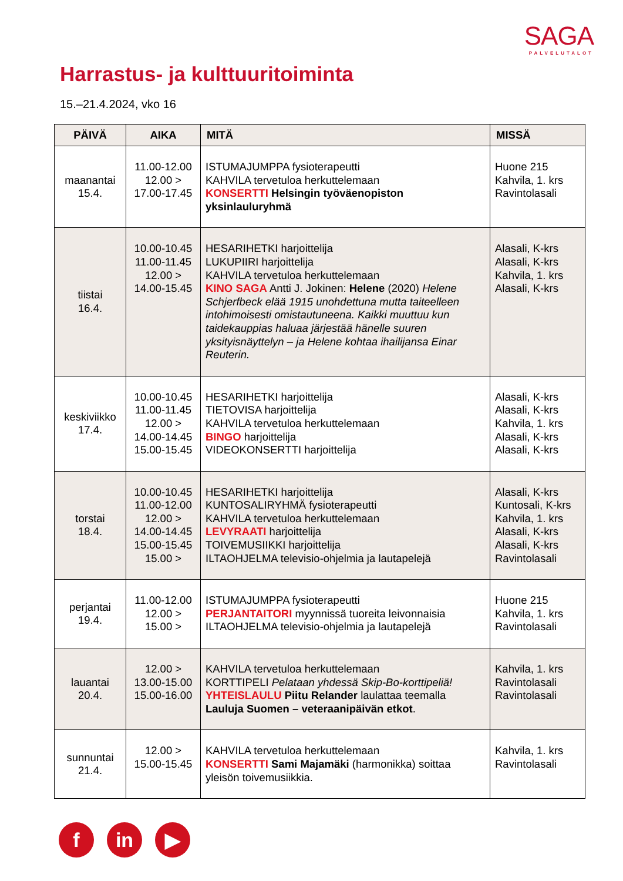SAGA
PALVELUTALOT
Harrastus- ja kulttuuritoiminta
15.–21.4.2024, vko 16
| PÄIVÄ | AIKA | MITÄ | MISSÄ |
| --- | --- | --- | --- |
| maanantai 15.4. | 11.00-12.00 12.00 > 17.00-17.45 | ISTUMAJUMPPA fysioterapeutti KAHVILA tervetuloa herkuttelemaan KONSERTTI Helsingin työväenopiston yksinlauluryhmä | Huone 215 Kahvila, 1. krs Ravintolasali |
| tiistai 16.4. | 10.00-10.45 11.00-11.45 12.00 > 14.00-15.45 | HESARIHETKI harjoittelija LUKUPIIRI harjoittelija KAHVILA tervetuloa herkuttelemaan KINO SAGA Antti J. Jokinen: Helene (2020) Helene Schjerfbeck elää 1915 unohdettuna mutta taiteelleen intohimoisesti omistautuneena. Kaikki muuttuu kun taidekauppias haluaa järjestää hänelle suuren yksityisnäyttelyn – ja Helene kohtaa ihailijansa Einar Reuterin. | Alasali, K-krs Alasali, K-krs Kahvila, 1. krs Alasali, K-krs |
| keskiviikko 17.4. | 10.00-10.45 11.00-11.45 12.00 > 14.00-14.45 15.00-15.45 | HESARIHETKI harjoittelija TIETOVISA harjoittelija KAHVILA tervetuloa herkuttelemaan BINGO harjoittelija VIDEOKONSERTTI harjoittelija | Alasali, K-krs Alasali, K-krs Kahvila, 1. krs Alasali, K-krs Alasali, K-krs |
| torstai 18.4. | 10.00-10.45 11.00-12.00 12.00 > 14.00-14.45 15.00-15.45 15.00 > | HESARIHETKI harjoittelija KUNTOSALIRYHMÄ fysioterapeutti KAHVILA tervetuloa herkuttelemaan LEVYRAATI harjoittelija TOIVEMUSIIKKI harjoittelija ILTAOHJELMA televisio-ohjelmia ja lautapelejä | Alasali, K-krs Kuntosali, K-krs Kahvila, 1. krs Alasali, K-krs Alasali, K-krs Ravintolasali |
| perjantai 19.4. | 11.00-12.00 12.00 > 15.00 > | ISTUMAJUMPPA fysioterapeutti PERJANTAITORI myynnissä tuoreita leivonnaisia ILTAOHJELMA televisio-ohjelmia ja lautapelejä | Huone 215 Kahvila, 1. krs Ravintolasali |
| lauantai 20.4. | 12.00 > 13.00-15.00 15.00-16.00 | KAHVILA tervetuloa herkuttelemaan KORTTIPELI Pelataan yhdessä Skip-Bo-korttipeliä! YHTEISLAULU Piitu Relander laulattaa teemalla Lauluja Suomen – veteraanipäivän etkot . | Kahvila, 1. krs Ravintolasali Ravintolasali |
| sunnuntai 21.4. | 12.00 > 15.00-15.45 | KAHVILA tervetuloa herkuttelemaan KONSERTTI Sami Majamäki (harmonikka) soittaa yleisön toivemusiikkia. | Kahvila, 1. krs Ravintolasali |
fin ▶